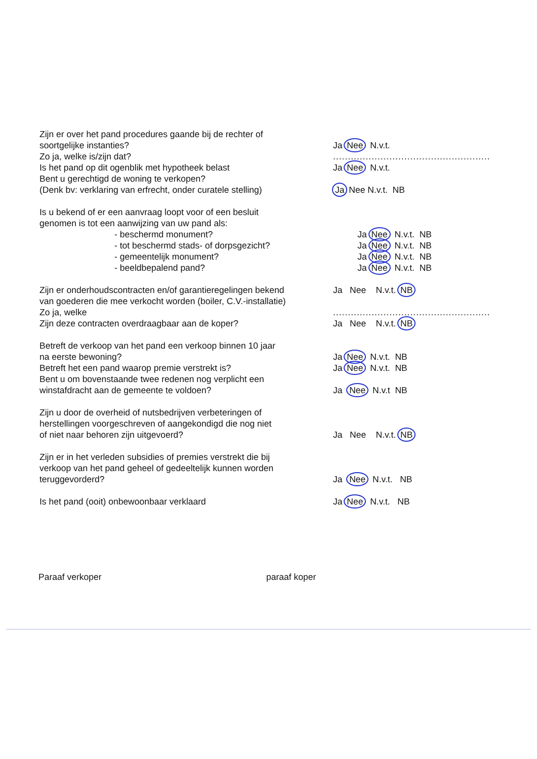Zijn er over het pand procedures gaande bij de rechter of
soortgelijke instanties? Ja Nee N.v.t.
Zo ja, welke is/zijn dat? .....................................................
Is het pand op dit ogenblik met hypotheek belast Ja Nee N.v.t.
Bent u gerechtigd de woning te verkopen?
(Denk bv: verklaring van erfrecht, onder curatele stelling)
Ja Nee N.v.t. NB
Is u bekend of er een aanvraag loopt voor of een besluit
genomen is tot een aanwijzing van uw pand als:
- beschermd monument? Ja Nee N.v.t. NB
- tot beschermd stads- of dorpsgezicht? Ja Nee N.v.t. NB
- gemeentelijk monument? Ja Nee N.v.t. NB
- beeldbepalend pand? Ja Nee N.v.t. NB
Zijn er onderhoudscontracten en/of garantieregelingen bekend
Ja Nee N.v.t. NB
van goederen die mee verkocht worden (boiler, C.V.-installatie)
Zo ja, welke .....................................................
Zijn deze contracten overdraagbaar aan de koper? Ja Nee N.v.t. NB
Betreft de verkoop van het pand een verkoop binnen 10 jaar
na eerste bewoning? Ja Nee N.v.t. NB
Betreft het een pand waarop premie verstrekt is? Ja Nee N.v.t. NB
Bent u om bovenstaande twee redenen nog verplicht een
winstafdracht aan de gemeente te voldoen? Ja Nee N.v.t NB
Zijn u door de overheid of nutsbedrijven verbeteringen of
herstellingen voorgeschreven of aangekondigd die nog niet
of niet naar behoren zijn uitgevoerd? Ja Nee N.v.t. NB
Zijn er in het verleden subsidies of premies verstrekt die bij
verkoop van het pand geheel of gedeeltelijk kunnen worden
teruggevorderd? Ja Nee N.v.t. NB
Is het pand (ooit) onbewoonbaar verklaard Ja Nee N.v.t. NB
Paraaf verkoper paraaf koper